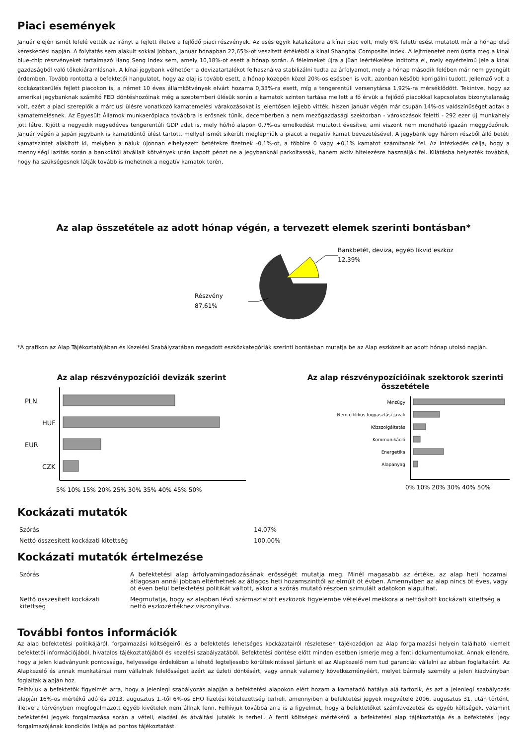Piaci események
Január elején ismét lefelé vették az irányt a fejlett illetve a fejlődő piaci részvények. Az esés egyik katalizátora a kínai piac volt, mely 6% feletti esést mutatott már a hónap első kereskedési napján. A folytatás sem alakult sokkal jobban, január hónapban 22,65%-ot veszített értékéből a kínai Shanghai Composite Index. A lejtmenetet nem úszta meg a kínai blue-chip részvényeket tartalmazó Hang Seng Index sem, amely 10,18%-ot esett a hónap során. A félelmeket újra a jüan leértékelése indította el, mely egyértelmű jele a kínai gazdaságból való tőkekiáramlásnak. A kínai jegybank vélhetően a devizatartalékot felhasználva stabilizálni tudta az árfolyamot, mely a hónap második felében már nem gyengült érdemben. Tovább rontotta a befektetői hangulatot, hogy az olaj is tovább esett, a hónap közepén közel 20%-os esésben is volt, azonban később korrigálni tudott. Jellemző volt a kockázatkerülés fejlett piacokon is, a német 10 éves államkötvények elvárt hozama 0,33%-ra esett, míg a tengerentúli versenytársa 1,92%-ra mérséklődött. Tekintve, hogy az amerikai jegybanknak számító FED döntéshozóinak még a szeptemberi ülésük során a kamatok szinten tartása mellett a fő érvük a fejlődő piacokkal kapcsolatos bizonytalanság volt, ezért a piaci szereplők a márciusi ülésre vonatkozó kamatemelési várakozásokat is jelentősen lejjebb vitték, hiszen január végén már csupán 14%-os valószínűséget adtak a kamatemelésnek. Az Egyesült Államok munkaerőpiaca továbbra is erősnek tűnik, decemberben a nem mezőgazdasági szektorban - várokozások feletti - 292 ezer új munkahely jött létre. Kijött a negyedik negyedéves tengerentúli GDP adat is, mely hó/hó alapon 0,7%-os emelkedést mutatott évesítve, ami viszont nem mondható igazán meggyőzőnek. Január végén a japán jegybank is kamatdöntő ülést tartott, mellyel ismét sikerült meglepniük a piacot a negatív kamat bevezetésével. A jegybank egy három részből álló betéti kamatszintet alakított ki, melyben a náluk újonnan elhelyezett betétekre fizetnek -0,1%-ot, a többire 0 vagy +0,1% kamatot számítanak fel. Az intézkedés célja, hogy a mennyiségi lazítás során a bankoktól átvállalt kötvények után kapott pénzt ne a jegybanknál parkoltassák, hanem aktív hitelezésre használják fel. Kilátásba helyezték továbbá, hogy ha szükségesnek látják tovább is mehetnek a negatív kamatok terén,
Az alap összetétele az adott hónap végén, a tervezett elemek szerinti bontásban*
Bankbetét, deviza, egyéb likvid eszköz
12,39%
Részvény
87,61%
*A grafikon az Alap Tájékoztatójában és Kezelési Szabályzatában megadott eszközkategóriák szerinti bontásban mutatja be az Alap eszközeit az adott hónap utolsó napján.
Az alap részvénypozíciói devizák szerint
PLN
HUF
EUR
CZK
5% 10% 15% 20% 25% 30% 35% 40% 45% 50%
Az alap részvénypozícióinak szektorok szerinti összetétele
Pénzügy
Nem ciklikus fogyasztási javak
Közszolgáltatás
Kommunikáció
Energetika
Alapanyag
0% 10% 20% 30% 40% 50%
Kockázati mutatók
| Szórás | 14,07% |
| Nettó összesített kockázati kitettség | 100,00% |
Kockázati mutatók értelmezése
| Szórás | A befektetési alap árfolyamingadozásának erősségét mutatja meg. Minél magasabb az értéke, az alap heti hozamai átlagosan annál jobban eltérhetnek az átlagos heti hozamszinttől az elmúlt öt évben. Amennyiben az alap nincs öt éves, vagy öt éven belül befektetési politikát váltott, akkor a szórás mutató részben szimulált adatokon alapulhat. |
| Nettő összesített kockázati kitettség | Megmutatja, hogy az alapban lévő származtatott eszközök figyelembe vételével mekkora a nettósított kockázati kitettség a nettó eszközértékhez viszonyítva. |
További fontos információk
Az alap befektetési politikájáról, forgalmazási költségeiről és a befektetés lehetséges kockázatairól részletesen tájékozódjon az Alap forgalmazási helyein található kiemelt befektetői információjából, hivatalos tájékoztatójából és kezelési szabályzatából. Befektetési döntése előtt minden esetben ismerje meg a fenti dokumentumokat. Annak ellenére, hogy a jelen kiadványunk pontossága, helyessége érdekében a lehető legteljesebb körültekintéssel jártunk el az Alapkezelő nem tud garanciát vállalni az abban foglaltakért. Az Alapkezelő és annak munkatársai nem vállalnak felelősséget azért az üzleti döntésért, vagy annak valamely következményéért, melyet bármely személy a jelen kiadványban foglaltak alapján hoz.
Felhívjuk a befektetők figyelmét arra, hogy a jelenlegi szabályozás alapján a befektetési alapokon elért hozam a kamatadó hatálya alá tartozik, és azt a jelenlegi szabályozás alapján 16%-os mértékű adó és 2013. augusztus 1.-től 6%-os EHO fizetési kötelezettség terheli, amennyiben a befektetési jegyek megvétele 2006. augusztus 31. után történt, illetve a törvényben megfogalmazott egyéb kivételek nem állnak fenn. Felhívjuk továbbá arra is a figyelmet, hogy a befektetőket számlavezetési és egyéb költségek, valamint befektetési jegyek forgalmazása során a vételi, eladási és átváltási jutalék is terheli. A fenti költségek mértékéről a befektetési alap tájékoztatója és a befektetési jegy forgalmazójának kondíciós listája ad pontos tájékoztatást.